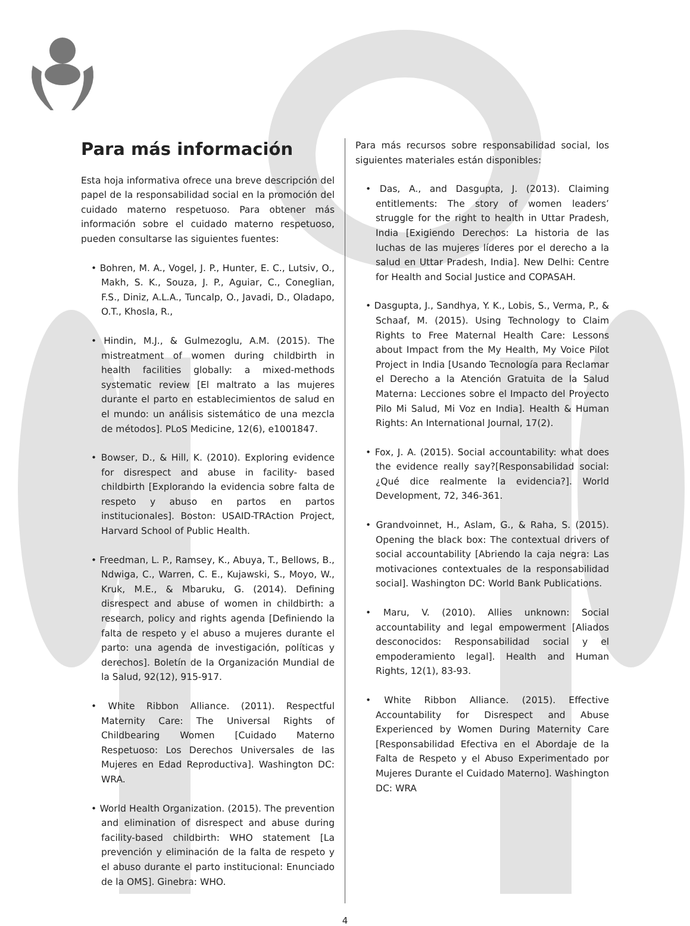Para más información
Esta hoja informativa ofrece una breve descripción del papel de la responsabilidad social en la promoción del cuidado materno respetuoso. Para obtener más información sobre el cuidado materno respetuoso, pueden consultarse las siguientes fuentes:
• Bohren, M. A., Vogel, J. P., Hunter, E. C., Lutsiv, O., Makh, S. K., Souza, J. P., Aguiar, C., Coneglian, F.S., Diniz, A.L.A., Tuncalp, O., Javadi, D., Oladapo, O.T., Khosla, R.,
• Hindin, M.J., & Gulmezoglu, A.M. (2015). The mistreatment of women during childbirth in health facilities globally: a mixed-methods systematic review [El maltrato a las mujeres durante el parto en establecimientos de salud en el mundo: un análisis sistemático de una mezcla de métodos]. PLoS Medicine, 12(6), e1001847.
• Bowser, D., & Hill, K. (2010). Exploring evidence for disrespect and abuse in facility- based childbirth [Explorando la evidencia sobre falta de respeto y abuso en partos en partos institucionales]. Boston: USAID-TRAction Project, Harvard School of Public Health.
• Freedman, L. P., Ramsey, K., Abuya, T., Bellows, B., Ndwiga, C., Warren, C. E., Kujawski, S., Moyo, W., Kruk, M.E., & Mbaruku, G. (2014). Defining disrespect and abuse of women in childbirth: a research, policy and rights agenda [Definiendo la falta de respeto y el abuso a mujeres durante el parto: una agenda de investigación, políticas y derechos]. Boletín de la Organización Mundial de la Salud, 92(12), 915-917.
• White Ribbon Alliance. (2011). Respectful Maternity Care: The Universal Rights of Childbearing Women [Cuidado Materno Respetuoso: Los Derechos Universales de las Mujeres en Edad Reproductiva]. Washington DC: WRA.
• World Health Organization. (2015). The prevention and elimination of disrespect and abuse during facility-based childbirth: WHO statement [La prevención y eliminación de la falta de respeto y el abuso durante el parto institucional: Enunciado de la OMS]. Ginebra: WHO.
Para más recursos sobre responsabilidad social, los siguientes materiales están disponibles:
• Das, A., and Dasgupta, J. (2013). Claiming entitlements: The story of women leaders’ struggle for the right to health in Uttar Pradesh, India [Exigiendo Derechos: La historia de las luchas de las mujeres líderes por el derecho a la salud en Uttar Pradesh, India]. New Delhi: Centre for Health and Social Justice and COPASAH.
• Dasgupta, J., Sandhya, Y. K., Lobis, S., Verma, P., & Schaaf, M. (2015). Using Technology to Claim Rights to Free Maternal Health Care: Lessons about Impact from the My Health, My Voice Pilot Project in India [Usando Tecnología para Reclamar el Derecho a la Atención Gratuita de la Salud Materna: Lecciones sobre el Impacto del Proyecto Pilo Mi Salud, Mi Voz en India]. Health & Human Rights: An International Journal, 17(2).
• Fox, J. A. (2015). Social accountability: what does the evidence really say?[Responsabilidad social: ¿Qué dice realmente la evidencia?]. World Development, 72, 346-361.
• Grandvoinnet, H., Aslam, G., & Raha, S. (2015). Opening the black box: The contextual drivers of social accountability [Abriendo la caja negra: Las motivaciones contextuales de la responsabilidad social]. Washington DC: World Bank Publications.
• Maru, V. (2010). Allies unknown: Social accountability and legal empowerment [Aliados desconocidos: Responsabilidad social y el empoderamiento legal]. Health and Human Rights, 12(1), 83-93.
• White Ribbon Alliance. (2015). Effective Accountability for Disrespect and Abuse Experienced by Women During Maternity Care [Responsabilidad Efectiva en el Abordaje de la Falta de Respeto y el Abuso Experimentado por Mujeres Durante el Cuidado Materno]. Washington DC: WRA
4